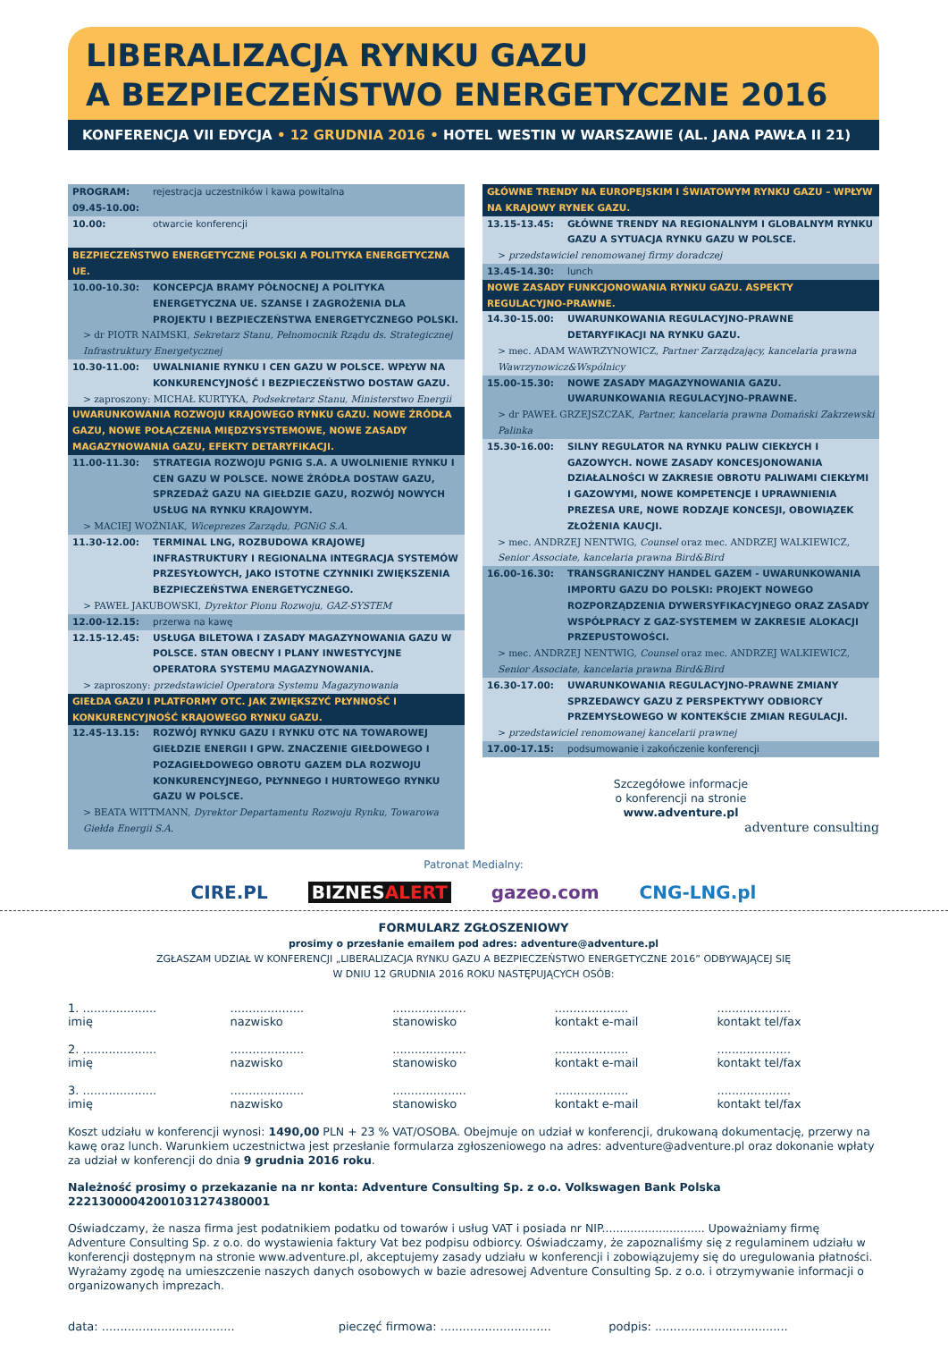LIBERALIZACJA RYNKU GAZU
A BEZPIECZEŃSTWO ENERGETYCZNE 2016
KONFERENCJA VII EDYCJA • 12 GRUDNIA 2016 • HOTEL WESTIN W WARSZAWIE (AL. JANA PAWŁA II 21)
PROGRAM: 09.45-10.00: rejestracja uczestników i kawa powitalna
10.00: otwarcie konferencji
BEZPIECZEŃSTWO ENERGETYCZNE POLSKI A POLITYKA ENERGETYCZNA UE.
10.00-10.30: KONCEPCJA BRAMY PÓŁNOCNEJ A POLITYKA ENERGETYCZNA UE. SZANSE I ZAGROŻENIA DLA PROJEKTU I BEZPIECZEŃSTWA ENERGETYCZNEGO POLSKI.
> dr PIOTR NAIMSKI, Sekretarz Stanu, Pełnomocnik Rządu ds. Strategicznej Infrastruktury Energetycznej
10.30-11.00: UWALNIANIE RYNKU I CEN GAZU W POLSCE. WPŁYW NA KONKURENCYJNOŚĆ I BEZPIECZEŃSTWO DOSTAW GAZU.
> zaproszony: MICHAŁ KURTYKA, Podsekretarz Stanu, Ministerstwo Energii
UWARUNKOWANIA ROZWOJU KRAJOWEGO RYNKU GAZU. NOWE ŹRÓDŁA GAZU, NOWE POŁĄCZENIA MIĘDZYSYSTEMOWE, NOWE ZASADY MAGAZYNOWANIA GAZU, EFEKTY DETARYFIKACJI.
11.00-11.30: STRATEGIA ROZWOJU PGNIG S.A. A UWOLNIENIE RYNKU I CEN GAZU W POLSCE. NOWE ŹRÓDŁA DOSTAW GAZU, SPRZEDAŻ GAZU NA GIEŁDZIE GAZU, ROZWÓJ NOWYCH USŁUG NA RYNKU KRAJOWYM.
> MACIEJ WOŹNIAK, Wiceprezes Zarządu, PGNiG S.A.
11.30-12.00: TERMINAL LNG, ROZBUDOWA KRAJOWEJ INFRASTRUKTURY I REGIONALNA INTEGRACJA SYSTEMÓW PRZESYŁOWYCH, JAKO ISTOTNE CZYNNIKI ZWIĘKSZENIA BEZPIECZEŃSTWA ENERGETYCZNEGO.
> PAWEŁ JAKUBOWSKI, Dyrektor Pionu Rozwoju, GAZ-SYSTEM
12.00-12.15: przerwa na kawę
12.15-12.45: USŁUGA BILETOWA I ZASADY MAGAZYNOWANIA GAZU W POLSCE. STAN OBECNY I PLANY INWESTYCYJNE OPERATORA SYSTEMU MAGAZYNOWANIA.
> zaproszony: przedstawiciel Operatora Systemu Magazynowania
GIEŁDA GAZU I PLATFORMY OTC. JAK ZWIĘKSZYĆ PŁYNNOŚĆ I KONKURENCYJNOŚĆ KRAJOWEGO RYNKU GAZU.
12.45-13.15: ROZWÓJ RYNKU GAZU I RYNKU OTC NA TOWAROWEJ GIEŁDZIE ENERGII I GPW. ZNACZENIE GIEŁDOWEGO I POZAGIEŁDOWEGO OBROTU GAZEM DLA ROZWOJU KONKURENCYJNEGO, PŁYNNEGO I HURTOWEGO RYNKU GAZU W POLSCE.
> BEATA WITTMANN, Dyrektor Departamentu Rozwoju Rynku, Towarowa Giełda Energii S.A.
GŁÓWNE TRENDY NA EUROPEJSKIM I ŚWIATOWYM RYNKU GAZU – WPŁYW NA KRAJOWY RYNEK GAZU.
13.15-13.45: GŁÓWNE TRENDY NA REGIONALNYM I GLOBALNYM RYNKU GAZU A SYTUACJA RYNKU GAZU W POLSCE.
> przedstawiciel renomowanej firmy doradczej
13.45-14.30: lunch
NOWE ZASADY FUNKCJONOWANIA RYNKU GAZU. ASPEKTY REGULACYJNO-PRAWNE.
14.30-15.00: UWARUNKOWANIA REGULACYJNO-PRAWNE DETARYFIKACJI NA RYNKU GAZU.
> mec. ADAM WAWRZYNOWICZ, Partner Zarządzający, kancelaria prawna Wawrzynowicz&Wspólnicy
15.00-15.30: NOWE ZASADY MAGAZYNOWANIA GAZU. UWARUNKOWANIA REGULACYJNO-PRAWNE.
> dr PAWEŁ GRZEJSZCZAK, Partner, kancelaria prawna Domański Zakrzewski Palinka
15.30-16.00: SILNY REGULATOR NA RYNKU PALIW CIEKŁYCH I GAZOWYCH. NOWE ZASADY KONCESJONOWANIA DZIAŁALNOŚCI W ZAKRESIE OBROTU PALIWAMI CIEKŁYMI I GAZOWYMI, NOWE KOMPETENCJE I UPRAWNIENIA PREZESA URE, NOWE RODZAJE KONCESJI, OBOWIĄZEK ZŁOŻENIA KAUCJI.
> mec. ANDRZEJ NENTWIG, Counsel oraz mec. ANDRZEJ WALKIEWICZ, Senior Associate, kancelaria prawna Bird&Bird
16.00-16.30: TRANSGRANICZNY HANDEL GAZEM - UWARUNKOWANIA IMPORTU GAZU DO POLSKI: PROJEKT NOWEGO ROZPORZĄDZENIA DYWERSYFIKACYJNEGO ORAZ ZASADY WSPÓŁPRACY Z GAZ-SYSTEMEM W ZAKRESIE ALOKACJI PRZEPUSTOWOŚCI.
> mec. ANDRZEJ NENTWIG, Counsel oraz mec. ANDRZEJ WALKIEWICZ, Senior Associate, kancelaria prawna Bird&Bird
16.30-17.00: UWARUNKOWANIA REGULACYJNO-PRAWNE ZMIANY SPRZEDAWCY GAZU Z PERSPEKTYWY ODBIORCY PRZEMYSŁOWEGO W KONTEKŚCIE ZMIAN REGULACJI.
> przedstawiciel renomowanej kancelarii prawnej
17.00-17.15: podsumowanie i zakończenie konferencji
Szczegółowe informacje
o konferencji na stronie
www.adventure.pl
adventure consulting
Patronat Medialny:
CIRE.PL BIZNESALERT gazeo.com CNG-LNG.pl
FORMULARZ ZGŁOSZENIOWY
prosimy o przesłanie emailem pod adres: adventure@adventure.pl
ZGŁASZAM UDZIAŁ W KONFERENCJI „LIBERALIZACJA RYNKU GAZU A BEZPIECZEŃSTWO ENERGETYCZNE 2016” ODBYWAJĄCEJ SIĘ
W DNIU 12 GRUDNIA 2016 ROKU NASTĘPUJĄCYCH OSÓB:
1. ....................
imię
....................
nazwisko
....................
stanowisko
....................
kontakt e-mail
....................
kontakt tel/fax
2. ....................
imię
....................
nazwisko
....................
stanowisko
....................
kontakt e-mail
....................
kontakt tel/fax
3. ....................
imię
....................
nazwisko
....................
stanowisko
....................
kontakt e-mail
....................
kontakt tel/fax
Koszt udziału w konferencji wynosi: 1490,00 PLN + 23 % VAT/OSOBA. Obejmuje on udział w konferencji, drukowaną dokumentację, przerwy na kawę oraz lunch. Warunkiem uczestnictwa jest przesłanie formularza zgłoszeniowego na adres: adventure@adventure.pl oraz dokonanie wpłaty za udział w konferencji do dnia 9 grudnia 2016 roku.
Należność prosimy o przekazanie na nr konta: Adventure Consulting Sp. z o.o. Volkswagen Bank Polska 22213000042001031274380001
Oświadczamy, że nasza firma jest podatnikiem podatku od towarów i usług VAT i posiada nr NIP............................. Upoważniamy firmę Adventure Consulting Sp. z o.o. do wystawienia faktury Vat bez podpisu odbiorcy. Oświadczamy, że zapoznaliśmy się z regulaminem udziału w konferencji dostępnym na stronie www.adventure.pl, akceptujemy zasady udziału w konferencji i zobowiązujemy się do uregulowania płatności. Wyrażamy zgodę na umieszczenie naszych danych osobowych w bazie adresowej Adventure Consulting Sp. z o.o. i otrzymywanie informacji o organizowanych imprezach.
data: ....................................
pieczęć firmowa: ..............................
podpis: ....................................